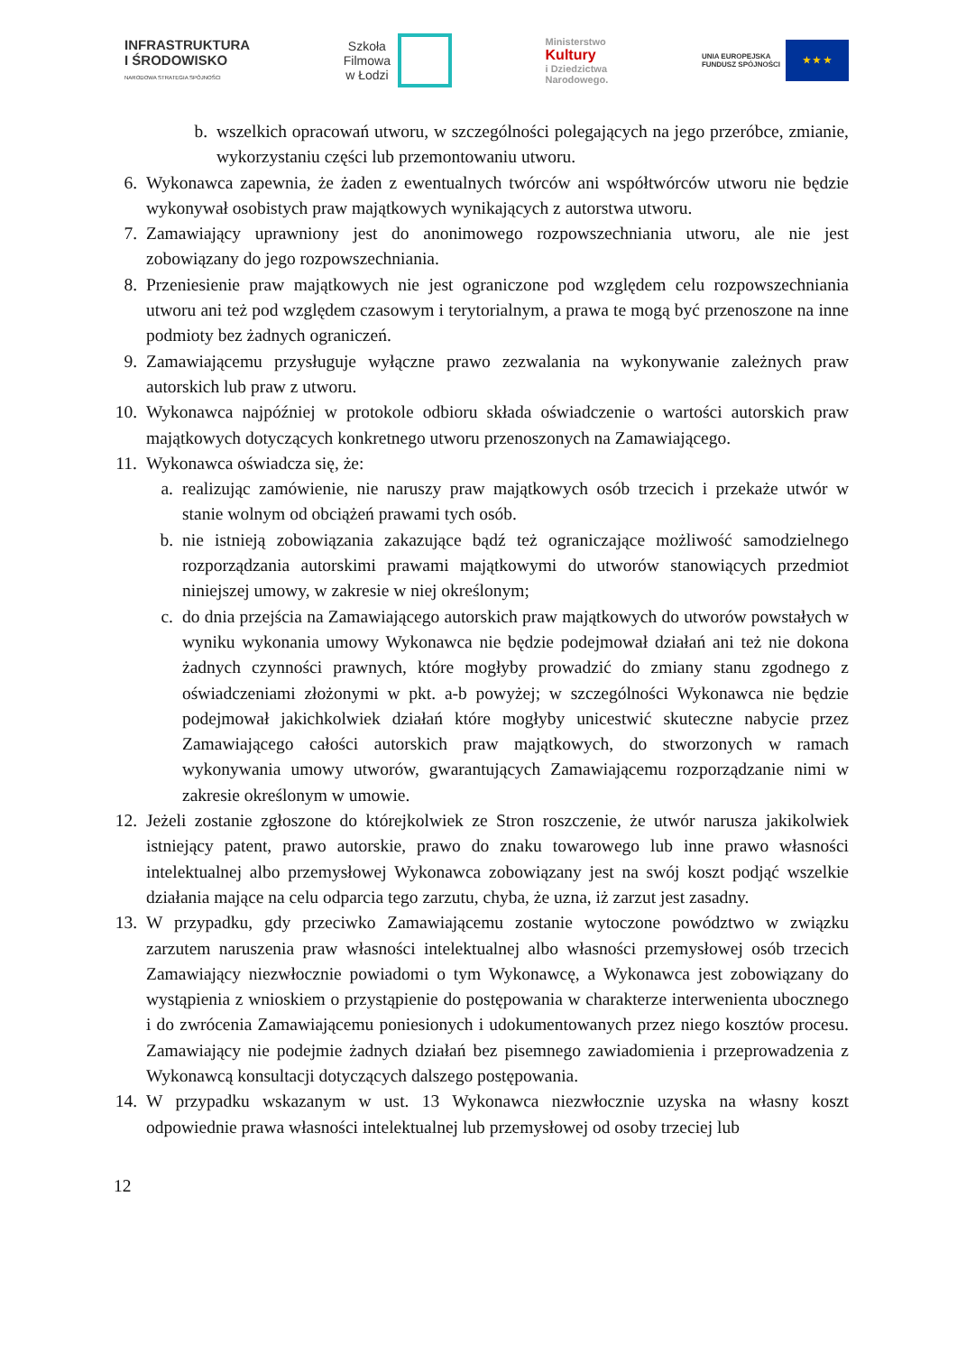INFRASTRUKTURA
I ŚRODOWISKO
NARODOWA STRATEGIA SPÓJNOŚCI
Szkoła
Filmowa
w Łodzi
Ministerstwo
Kultury
i Dziedzictwa
Narodowego.
UNIA EUROPEJSKA
FUNDUSZ SPÓJNOŚCI
★ ★ ★
b.
wszelkich opracowań utworu, w szczególności polegających na jego przeróbce, zmianie, wykorzystaniu części lub przemontowaniu utworu.
6. Wykonawca zapewnia, że żaden z ewentualnych twórców ani współtwórców utworu nie będzie wykonywał osobistych praw majątkowych wynikających z autorstwa utworu.
7. Zamawiający uprawniony jest do anonimowego rozpowszechniania utworu, ale nie jest zobowiązany do jego rozpowszechniania.
8. Przeniesienie praw majątkowych nie jest ograniczone pod względem celu rozpowszechniania utworu ani też pod względem czasowym i terytorialnym, a prawa te mogą być przenoszone na inne podmioty bez żadnych ograniczeń.
9. Zamawiającemu przysługuje wyłączne prawo zezwalania na wykonywanie zależnych praw autorskich lub praw z utworu.
10. Wykonawca najpóźniej w protokole odbioru składa oświadczenie o wartości autorskich praw majątkowych dotyczących konkretnego utworu przenoszonych na Zamawiającego.
11. Wykonawca oświadcza się, że:
a.
realizując zamówienie, nie naruszy praw majątkowych osób trzecich i przekaże utwór w stanie wolnym od obciążeń prawami tych osób.
b.
nie istnieją zobowiązania zakazujące bądź też ograniczające możliwość samodzielnego rozporządzania autorskimi prawami majątkowymi do utworów stanowiących przedmiot niniejszej umowy, w zakresie w niej określonym;
c.
do dnia przejścia na Zamawiającego autorskich praw majątkowych do utworów powstałych w wyniku wykonania umowy Wykonawca nie będzie podejmował działań ani też nie dokona żadnych czynności prawnych, które mogłyby prowadzić do zmiany stanu zgodnego z oświadczeniami złożonymi w pkt. a-b powyżej; w szczególności Wykonawca nie będzie podejmował jakichkolwiek działań które mogłyby unicestwić skuteczne nabycie przez Zamawiającego całości autorskich praw majątkowych, do stworzonych w ramach wykonywania umowy utworów, gwarantujących Zamawiającemu rozporządzanie nimi w zakresie określonym w umowie.
12. Jeżeli zostanie zgłoszone do którejkolwiek ze Stron roszczenie, że utwór narusza jakikolwiek istniejący patent, prawo autorskie, prawo do znaku towarowego lub inne prawo własności intelektualnej albo przemysłowej Wykonawca zobowiązany jest na swój koszt podjąć wszelkie działania mające na celu odparcia tego zarzutu, chyba, że uzna, iż zarzut jest zasadny.
13. W przypadku, gdy przeciwko Zamawiającemu zostanie wytoczone powództwo w związku zarzutem naruszenia praw własności intelektualnej albo własności przemysłowej osób trzecich Zamawiający niezwłocznie powiadomi o tym Wykonawcę, a Wykonawca jest zobowiązany do wystąpienia z wnioskiem o przystąpienie do postępowania w charakterze interwenienta ubocznego i do zwrócenia Zamawiającemu poniesionych i udokumentowanych przez niego kosztów procesu. Zamawiający nie podejmie żadnych działań bez pisemnego zawiadomienia i przeprowadzenia z Wykonawcą konsultacji dotyczących dalszego postępowania.
14. W przypadku wskazanym w ust. 13 Wykonawca niezwłocznie uzyska na własny koszt odpowiednie prawa własności intelektualnej lub przemysłowej od osoby trzeciej lub
12